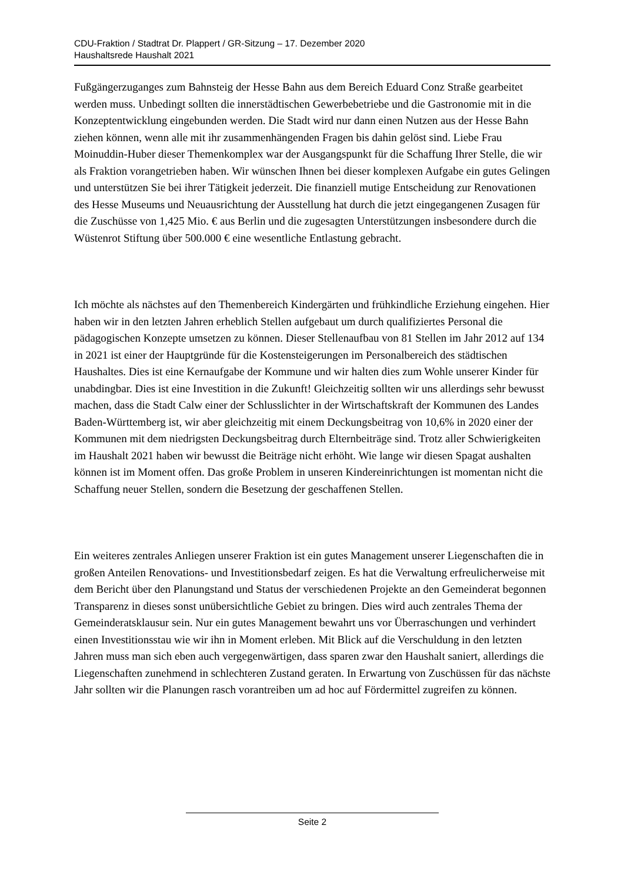CDU-Fraktion / Stadtrat Dr. Plappert / GR-Sitzung – 17. Dezember 2020
Haushaltsrede Haushalt 2021
Fußgängerzuganges zum Bahnsteig der Hesse Bahn aus dem Bereich Eduard Conz Straße gearbeitet werden muss. Unbedingt sollten die innerstädtischen Gewerbebetriebe und die Gastronomie mit in die Konzeptentwicklung eingebunden werden. Die Stadt wird nur dann einen Nutzen aus der Hesse Bahn ziehen können, wenn alle mit ihr zusammenhängenden Fragen bis dahin gelöst sind. Liebe Frau Moinuddin-Huber dieser Themenkomplex war der Ausgangspunkt für die Schaffung Ihrer Stelle, die wir als Fraktion vorangetrieben haben. Wir wünschen Ihnen bei dieser komplexen Aufgabe ein gutes Gelingen und unterstützen Sie bei ihrer Tätigkeit jederzeit. Die finanziell mutige Entscheidung zur Renovationen des Hesse Museums und Neuausrichtung der Ausstellung hat durch die jetzt eingegangenen Zusagen für die Zuschüsse von 1,425 Mio. € aus Berlin und die zugesagten Unterstützungen insbesondere durch die Wüstenrot Stiftung über 500.000 € eine wesentliche Entlastung gebracht.
Ich möchte als nächstes auf den Themenbereich Kindergärten und frühkindliche Erziehung eingehen. Hier haben wir in den letzten Jahren erheblich Stellen aufgebaut um durch qualifiziertes Personal die pädagogischen Konzepte umsetzen zu können. Dieser Stellenaufbau von 81 Stellen im Jahr 2012 auf 134 in 2021 ist einer der Hauptgründe für die Kostensteigerungen im Personalbereich des städtischen Haushaltes. Dies ist eine Kernaufgabe der Kommune und wir halten dies zum Wohle unserer Kinder für unabdingbar. Dies ist eine Investition in die Zukunft! Gleichzeitig sollten wir uns allerdings sehr bewusst machen, dass die Stadt Calw einer der Schlusslichter in der Wirtschaftskraft der Kommunen des Landes Baden-Württemberg ist, wir aber gleichzeitig mit einem Deckungsbeitrag von 10,6% in 2020 einer der Kommunen mit dem niedrigsten Deckungsbeitrag durch Elternbeiträge sind. Trotz aller Schwierigkeiten im Haushalt 2021 haben wir bewusst die Beiträge nicht erhöht. Wie lange wir diesen Spagat aushalten können ist im Moment offen. Das große Problem in unseren Kindereinrichtungen ist momentan nicht die Schaffung neuer Stellen, sondern die Besetzung der geschaffenen Stellen.
Ein weiteres zentrales Anliegen unserer Fraktion ist ein gutes Management unserer Liegenschaften die in großen Anteilen Renovations- und Investitionsbedarf zeigen. Es hat die Verwaltung erfreulicherweise mit dem Bericht über den Planungstand und Status der verschiedenen Projekte an den Gemeinderat begonnen Transparenz in dieses sonst unübersichtliche Gebiet zu bringen. Dies wird auch zentrales Thema der Gemeinderatsklausur sein. Nur ein gutes Management bewahrt uns vor Überraschungen und verhindert einen Investitionsstau wie wir ihn in Moment erleben. Mit Blick auf die Verschuldung in den letzten Jahren muss man sich eben auch vergegenwärtigen, dass sparen zwar den Haushalt saniert, allerdings die Liegenschaften zunehmend in schlechteren Zustand geraten. In Erwartung von Zuschüssen für das nächste Jahr sollten wir die Planungen rasch vorantreiben um ad hoc auf Fördermittel zugreifen zu können.
Seite 2